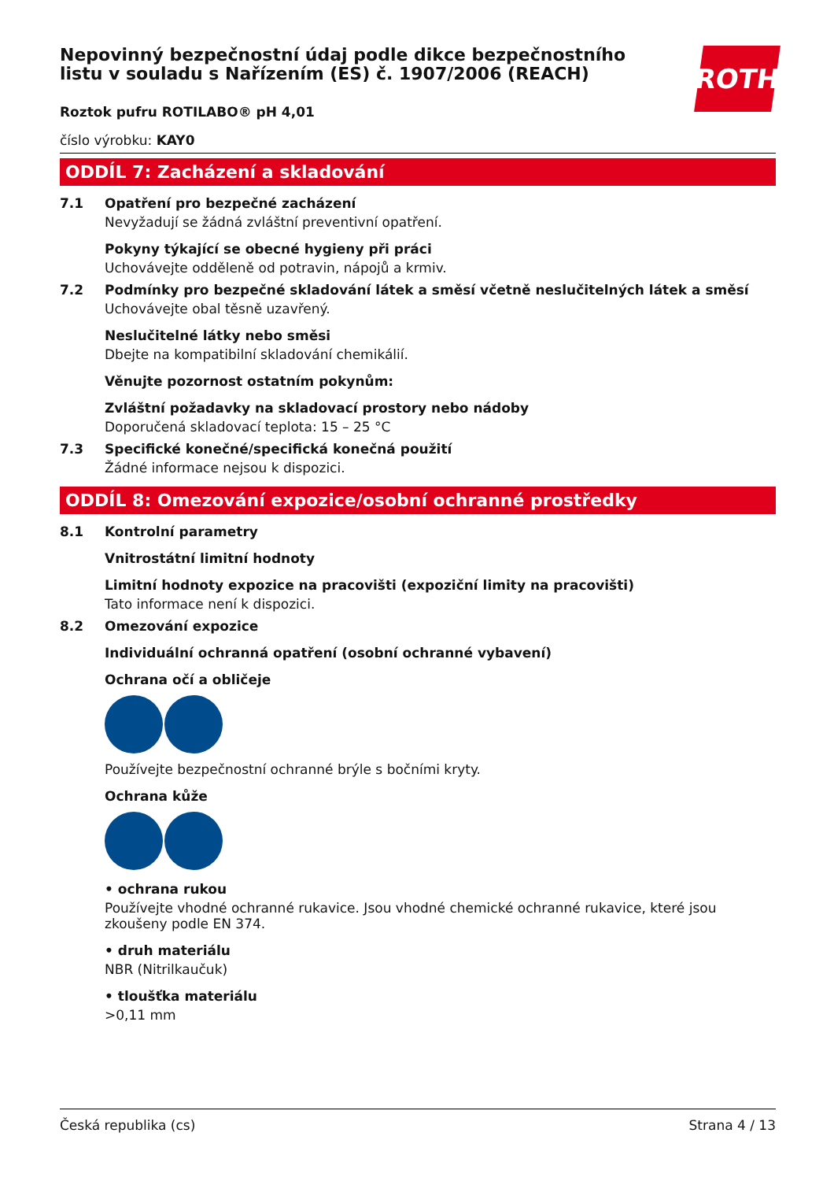Nepovinný bezpečnostní údaj podle dikce bezpečnostního listu v souladu s Nařízením (ES) č. 1907/2006 (REACH)
ROTH
Roztok pufru ROTILABO® pH 4,01
číslo výrobku: KAY0
ODDÍL 7: Zacházení a skladování
7.1 Opatření pro bezpečné zacházení
Nevyžadují se žádná zvláštní preventivní opatření.
Pokyny týkající se obecné hygieny při práci
Uchovávejte odděleně od potravin, nápojů a krmiv.
7.2 Podmínky pro bezpečné skladování látek a směsí včetně neslučitelných látek a směsí
Uchovávejte obal těsně uzavřený.
Neslučitelné látky nebo směsi
Dbejte na kompatibilní skladování chemikálií.
Věnujte pozornost ostatním pokynům:
Zvláštní požadavky na skladovací prostory nebo nádoby
Doporučená skladovací teplota: 15 – 25 °C
7.3 Specifické konečné/specifická konečná použití
Žádné informace nejsou k dispozici.
ODDÍL 8: Omezování expozice/osobní ochranné prostředky
8.1 Kontrolní parametry
Vnitrostátní limitní hodnoty
Limitní hodnoty expozice na pracovišti (expoziční limity na pracovišti)
Tato informace není k dispozici.
8.2 Omezování expozice
Individuální ochranná opatření (osobní ochranné vybavení)
Ochrana očí a obličeje
Používejte bezpečnostní ochranné brýle s bočními kryty.
Ochrana kůže
• ochrana rukou
Používejte vhodné ochranné rukavice. Jsou vhodné chemické ochranné rukavice, které jsou zkoušeny podle EN 374.
• druh materiálu
NBR (Nitrilkaučuk)
• tloušťka materiálu
>0,11 mm
Česká republika (cs) Strana 4 / 13